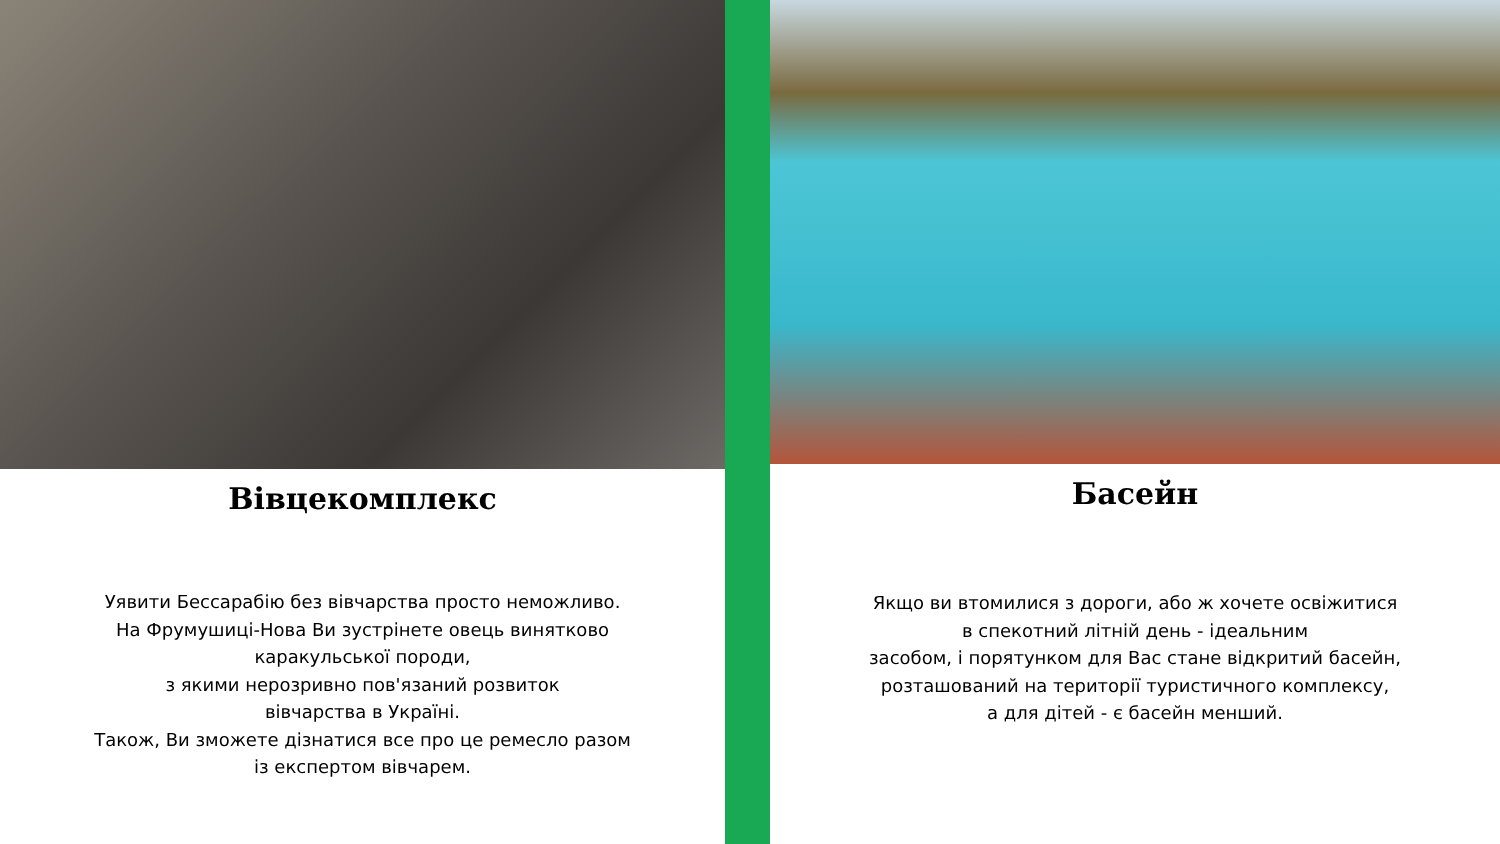Вівцекомплекс
Уявити Бессарабію без вівчарства просто неможливо.
На Фрумушиці-Нова Ви зустрінете овець винятково
каракульської породи,
з якими нерозривно пов'язаний розвиток
вівчарства в Україні.
Також, Ви зможете дізнатися все про це ремесло разом
із експертом вівчарем.
Басейн
Якщо ви втомилися з дороги, або ж хочете освіжитися
в спекотний літній день - ідеальним
засобом, і порятунком для Вас стане відкритий басейн,
розташований на території туристичного комплексу,
а для дітей - є басейн менший.